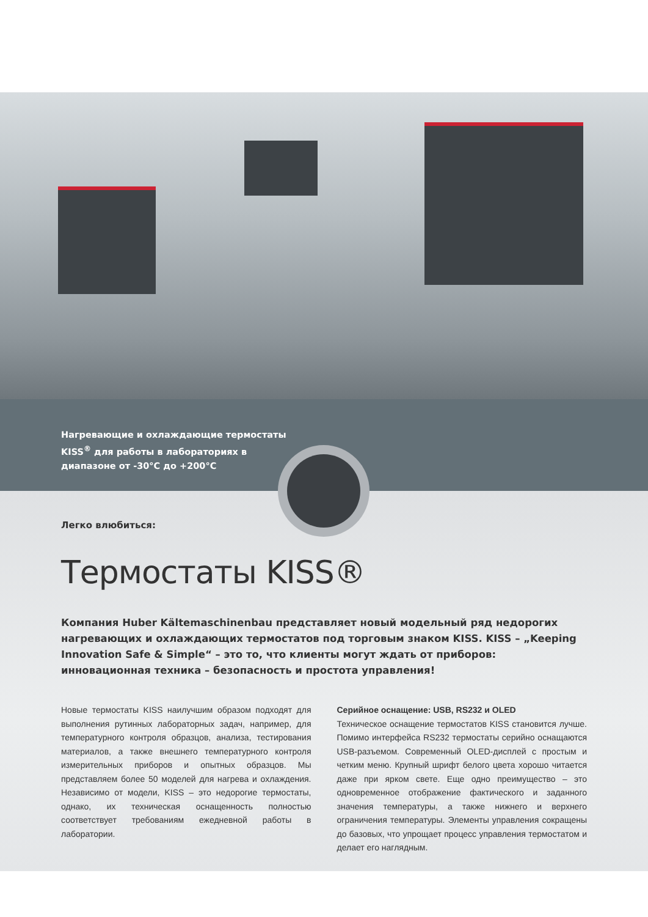Нагревающие и охлаждающие термостаты
KISS<sup>®</sup> для работы в лабораториях в
диапазоне от -30°C до +200°C
Легко влюбиться:
Термостаты KISS®
Компания Huber Kältemaschinenbau представляет новый модельный ряд недорогих нагревающих и охлаждающих термостатов под торговым знаком KISS. KISS – „Keeping Innovation Safe & Simple“ – это то, что клиенты могут ждать от приборов: инновационная техника – безопасность и простота управления!
Новые термостаты KISS наилучшим образом подходят для выполнения рутинных лабораторных задач, например, для температурного контроля образцов, анализа, тестирования материалов, а также внешнего температурного контроля измерительных приборов и опытных образцов. Мы представляем более 50 моделей для нагрева и охлаждения. Независимо от модели, KISS – это недорогие термостаты, однако, их техническая оснащенность полностью соответствует требованиям ежедневной работы в лаборатории.
Серийное оснащение: USB, RS232 и OLED
Техническое оснащение термостатов KISS становится лучше. Помимо интерфейса RS232 термостаты серийно оснащаются USB-разъемом. Современный OLED-дисплей с простым и четким меню. Крупный шрифт белого цвета хорошо читается даже при ярком свете. Еще одно преимущество – это одновременное отображение фактического и заданного значения температуры, а также нижнего и верхнего ограничения температуры. Элементы управления сокращены до базовых, что упрощает процесс управления термостатом и делает его наглядным.